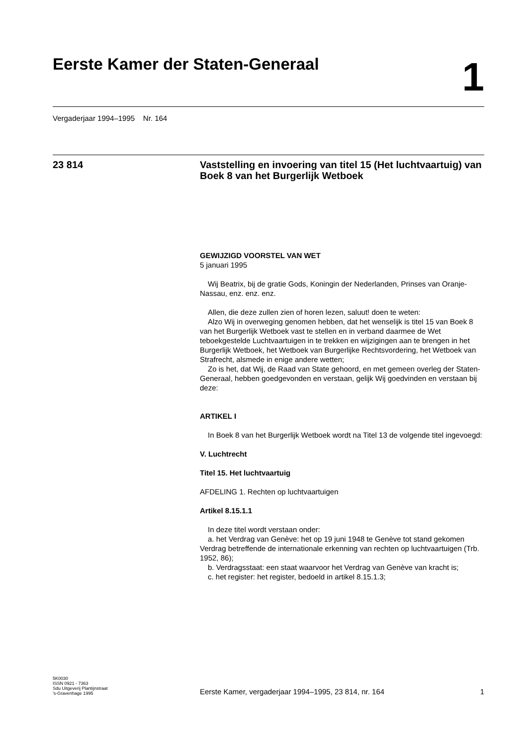Eerste Kamer der Staten-Generaal
1
Vergaderjaar 1994–1995 Nr. 164
23 814
Vaststelling en invoering van titel 15 (Het luchtvaartuig) van Boek 8 van het Burgerlijk Wetboek
GEWIJZIGD VOORSTEL VAN WET
5 januari 1995
Wij Beatrix, bij de gratie Gods, Koningin der Nederlanden, Prinses van Oranje-Nassau, enz. enz. enz.
Allen, die deze zullen zien of horen lezen, saluut! doen te weten:
Alzo Wij in overweging genomen hebben, dat het wenselijk is titel 15 van Boek 8 van het Burgerlijk Wetboek vast te stellen en in verband daarmee de Wet teboekgestelde Luchtvaartuigen in te trekken en wijzigingen aan te brengen in het Burgerlijk Wetboek, het Wetboek van Burgerlijke Rechtsvordering, het Wetboek van Strafrecht, alsmede in enige andere wetten;
Zo is het, dat Wij, de Raad van State gehoord, en met gemeen overleg der Staten-Generaal, hebben goedgevonden en verstaan, gelijk Wij goedvinden en verstaan bij deze:
ARTIKEL I
In Boek 8 van het Burgerlijk Wetboek wordt na Titel 13 de volgende titel ingevoegd:
V. Luchtrecht
Titel 15. Het luchtvaartuig
AFDELING 1. Rechten op luchtvaartuigen
Artikel 8.15.1.1
In deze titel wordt verstaan onder:
a. het Verdrag van Genève: het op 19 juni 1948 te Genève tot stand gekomen Verdrag betreffende de internationale erkenning van rechten op luchtvaartuigen (Trb. 1952, 86);
b. Verdragsstaat: een staat waarvoor het Verdrag van Genève van kracht is;
c. het register: het register, bedoeld in artikel 8.15.1.3;
5K0030
ISSN 0921 - 7363
Sdu Uitgeverij Plantijnstraat
’s-Gravenhage 1995
Eerste Kamer, vergaderjaar 1994–1995, 23 814, nr. 164
1